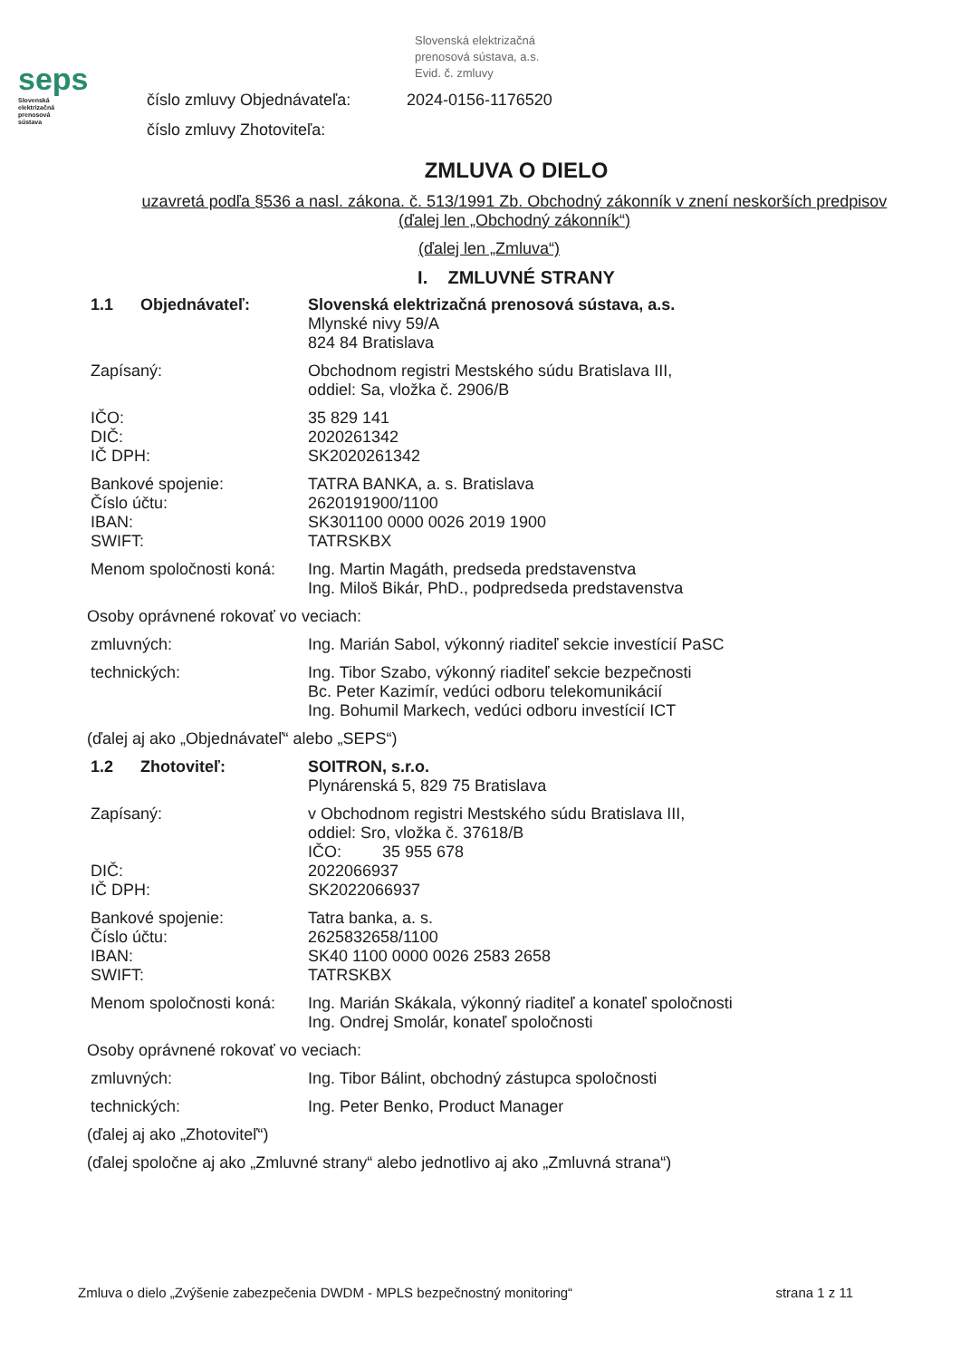seps
Slovenská
elektrizačná
prenosová
sústava
Slovenská elektrizačná
prenosová sústava, a.s.
Evid. č. zmluvy
číslo zmluvy Objednávateľa: 2024-0156-1176520
číslo zmluvy Zhotoviteľa:
ZMLUVA O DIELO
uzavretá podľa §536 a nasl. zákona. č. 513/1991 Zb. Obchodný zákonník v znení neskorších predpisov (ďalej len „Obchodný zákonník“)
(ďalej len „Zmluva“)
I. ZMLUVNÉ STRANY
1.1 Objednávateľ: Slovenská elektrizačná prenosová sústava, a.s.
Mlynské nivy 59/A
824 84 Bratislava
Zapísaný: Obchodnom registri Mestského súdu Bratislava III,
oddiel: Sa, vložka č. 2906/B
IČO:
DIČ:
IČ DPH:
35 829 141
2020261342
SK2020261342
Bankové spojenie:
Číslo účtu:
IBAN:
SWIFT:
TATRA BANKA, a. s. Bratislava
2620191900/1100
SK301100 0000 0026 2019 1900
TATRSKBX
Menom spoločnosti koná:
Ing. Martin Magáth, predseda predstavenstva
Ing. Miloš Bikár, PhD., podpredseda predstavenstva
Osoby oprávnené rokovať vo veciach:
zmluvných: Ing. Marián Sabol, výkonný riaditeľ sekcie investícií PaSC
technických: Ing. Tibor Szabo, výkonný riaditeľ sekcie bezpečnosti
Bc. Peter Kazimír, vedúci odboru telekomunikácií
Ing. Bohumil Markech, vedúci odboru investícií ICT
(ďalej aj ako „Objednávateľ“ alebo „SEPS“)
1.2 Zhotoviteľ: SOITRON, s.r.o.
Plynárenská 5, 829 75 Bratislava
Zapísaný:
DIČ:
IČ DPH:
v Obchodnom registri Mestského súdu Bratislava III,
oddiel: Sro, vložka č. 37618/B
IČO: 35 955 678
2022066937
SK2022066937
Bankové spojenie:
Číslo účtu:
IBAN:
SWIFT:
Tatra banka, a. s.
2625832658/1100
SK40 1100 0000 0026 2583 2658
TATRSKBX
Menom spoločnosti koná:
Ing. Marián Skákala, výkonný riaditeľ a konateľ spoločnosti
Ing. Ondrej Smolár, konateľ spoločnosti
Osoby oprávnené rokovať vo veciach:
zmluvných: Ing. Tibor Bálint, obchodný zástupca spoločnosti
technických: Ing. Peter Benko, Product Manager
(ďalej aj ako „Zhotoviteľ“)
(ďalej spoločne aj ako „Zmluvné strany“ alebo jednotlivo aj ako „Zmluvná strana“)
Zmluva o dielo „Zvýšenie zabezpečenia DWDM - MPLS bezpečnostný monitoring“strana 1 z 11